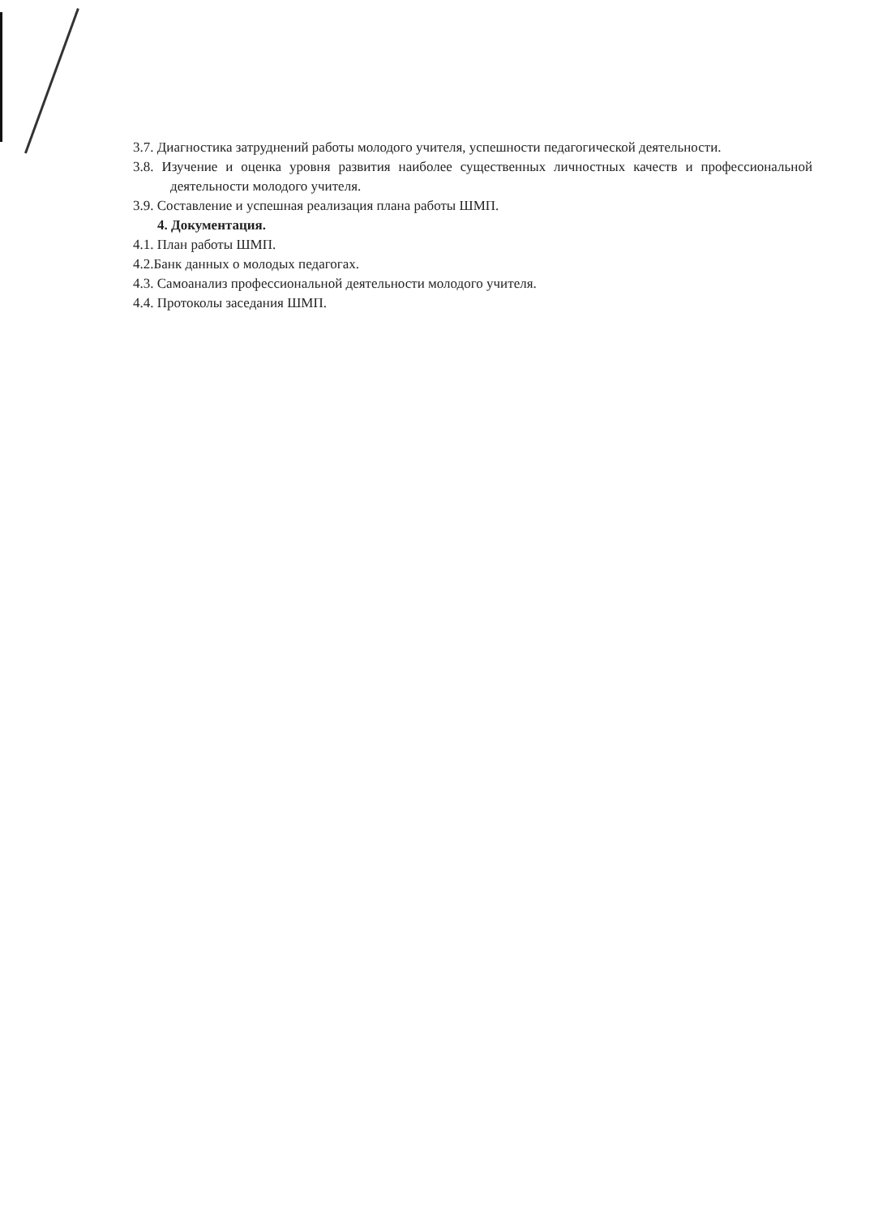3.7. Диагностика затруднений работы молодого учителя, успешности педагогической деятельности.
3.8. Изучение и оценка уровня развития наиболее существенных личностных качеств и профессиональной деятельности молодого учителя.
3.9. Составление и успешная реализация плана работы ШМП.
4. Документация.
4.1. План работы ШМП.
4.2.Банк данных о молодых педагогах.
4.3. Самоанализ профессиональной деятельности молодого учителя.
4.4. Протоколы заседания ШМП.